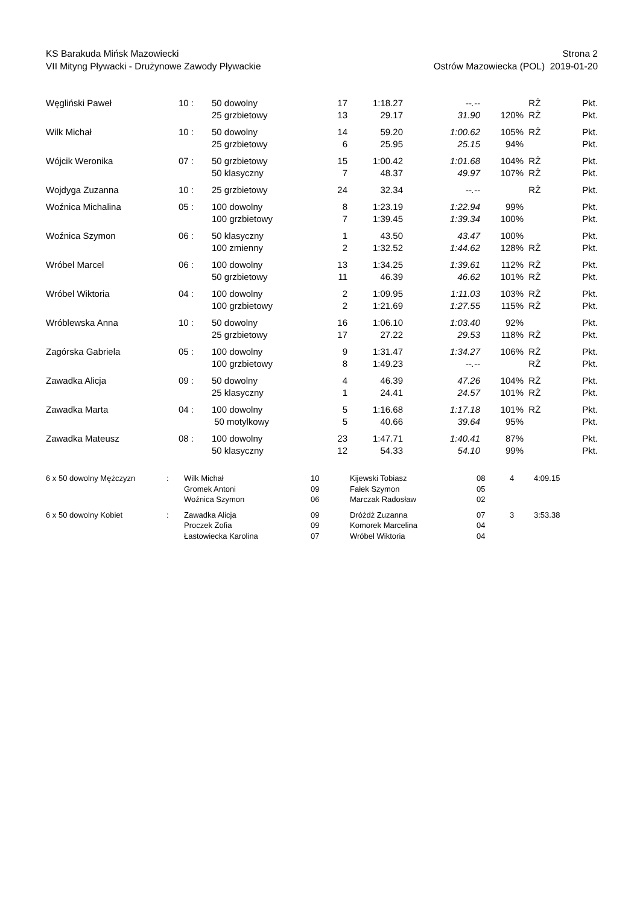KS Barakuda Mińsk Mazowiecki Strona 2
VII Mityng Pływacki - Drużynowe Zawody Pływackie Ostrów Mazowiecka (POL) 2019-01-20
| Węgliński Paweł | 10 : | 50 dowolny | 17 | 1:18.27 | --.-- | | RŻ | Pkt. |
| | | 25 grzbietowy | 13 | 29.17 | 31.90 | 120% | RŻ | Pkt. |
| Wilk Michał | 10 : | 50 dowolny | 14 | 59.20 | 1:00.62 | 105% | RŻ | Pkt. |
| | | 25 grzbietowy | 6 | 25.95 | 25.15 | 94% | | Pkt. |
| Wójcik Weronika | 07 : | 50 grzbietowy | 15 | 1:00.42 | 1:01.68 | 104% | RŻ | Pkt. |
| | | 50 klasyczny | 7 | 48.37 | 49.97 | 107% | RŻ | Pkt. |
| Wojdyga Zuzanna | 10 : | 25 grzbietowy | 24 | 32.34 | --.-- | | RŻ | Pkt. |
| Woźnica Michalina | 05 : | 100 dowolny | 8 | 1:23.19 | 1:22.94 | 99% | | Pkt. |
| | | 100 grzbietowy | 7 | 1:39.45 | 1:39.34 | 100% | | Pkt. |
| Woźnica Szymon | 06 : | 50 klasyczny | 1 | 43.50 | 43.47 | 100% | | Pkt. |
| | | 100 zmienny | 2 | 1:32.52 | 1:44.62 | 128% | RŻ | Pkt. |
| Wróbel Marcel | 06 : | 100 dowolny | 13 | 1:34.25 | 1:39.61 | 112% | RŻ | Pkt. |
| | | 50 grzbietowy | 11 | 46.39 | 46.62 | 101% | RŻ | Pkt. |
| Wróbel Wiktoria | 04 : | 100 dowolny | 2 | 1:09.95 | 1:11.03 | 103% | RŻ | Pkt. |
| | | 100 grzbietowy | 2 | 1:21.69 | 1:27.55 | 115% | RŻ | Pkt. |
| Wróblewska Anna | 10 : | 50 dowolny | 16 | 1:06.10 | 1:03.40 | 92% | | Pkt. |
| | | 25 grzbietowy | 17 | 27.22 | 29.53 | 118% | RŻ | Pkt. |
| Zagórska Gabriela | 05 : | 100 dowolny | 9 | 1:31.47 | 1:34.27 | 106% | RŻ | Pkt. |
| | | 100 grzbietowy | 8 | 1:49.23 | --.-- | | RŻ | Pkt. |
| Zawadka Alicja | 09 : | 50 dowolny | 4 | 46.39 | 47.26 | 104% | RŻ | Pkt. |
| | | 25 klasyczny | 1 | 24.41 | 24.57 | 101% | RŻ | Pkt. |
| Zawadka Marta | 04 : | 100 dowolny | 5 | 1:16.68 | 1:17.18 | 101% | RŻ | Pkt. |
| | | 50 motylkowy | 5 | 40.66 | 39.64 | 95% | | Pkt. |
| Zawadka Mateusz | 08 : | 100 dowolny | 23 | 1:47.71 | 1:40.41 | 87% | | Pkt. |
| | | 50 klasyczny | 12 | 54.33 | 54.10 | 99% | | Pkt. |
| 6 x 50 dowolny Mężczyzn | : | Wilk Michał | 10 | Kijewski Tobiasz | 08 | 4 | 4:09.15 |
| | | Gromek Antoni | 09 | Fałek Szymon | 05 | | |
| | | Woźnica Szymon | 06 | Marczak Radosław | 02 | | |
| 6 x 50 dowolny Kobiet | : | Zawadka Alicja | 09 | Dróżdż Zuzanna | 07 | 3 | 3:53.38 |
| | | Proczek Zofia | 09 | Komorek Marcelina | 04 | | |
| | | Łastowiecka Karolina | 07 | Wróbel Wiktoria | 04 | | |